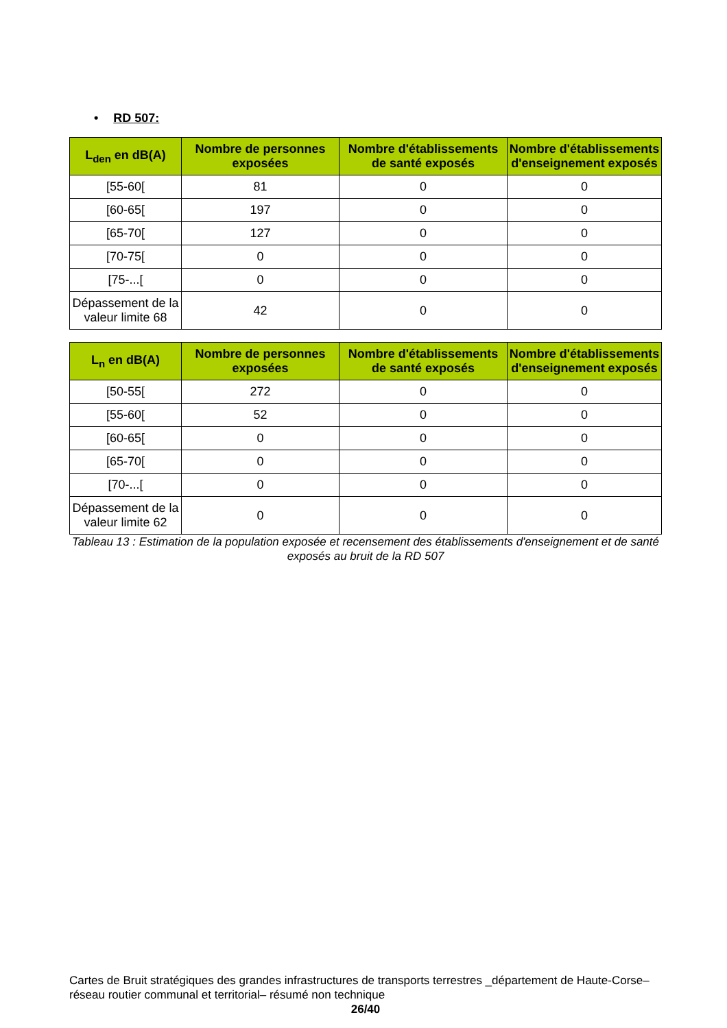• RD 507:
| L<sub>den</sub> en dB(A) | Nombre de personnes exposées | Nombre d'établissements de santé exposés | Nombre d'établissements d'enseignement exposés |
| --- | --- | --- | --- |
| [55-60[ | 81 | 0 | 0 |
| [60-65[ | 197 | 0 | 0 |
| [65-70[ | 127 | 0 | 0 |
| [70-75[ | 0 | 0 | 0 |
| [75-...[ | 0 | 0 | 0 |
| Dépassement de la valeur limite 68 | 42 | 0 | 0 |
| L<sub>n</sub> en dB(A) | Nombre de personnes exposées | Nombre d'établissements de santé exposés | Nombre d'établissements d'enseignement exposés |
| --- | --- | --- | --- |
| [50-55[ | 272 | 0 | 0 |
| [55-60[ | 52 | 0 | 0 |
| [60-65[ | 0 | 0 | 0 |
| [65-70[ | 0 | 0 | 0 |
| [70-...[ | 0 | 0 | 0 |
| Dépassement de la valeur limite 62 | 0 | 0 | 0 |
Tableau 13 : Estimation de la population exposée et recensement des établissements d'enseignement et de santé exposés au bruit de la RD 507
Cartes de Bruit stratégiques des grandes infrastructures de transports terrestres _département de Haute-Corse– réseau routier communal et territorial– résumé non technique
26/40